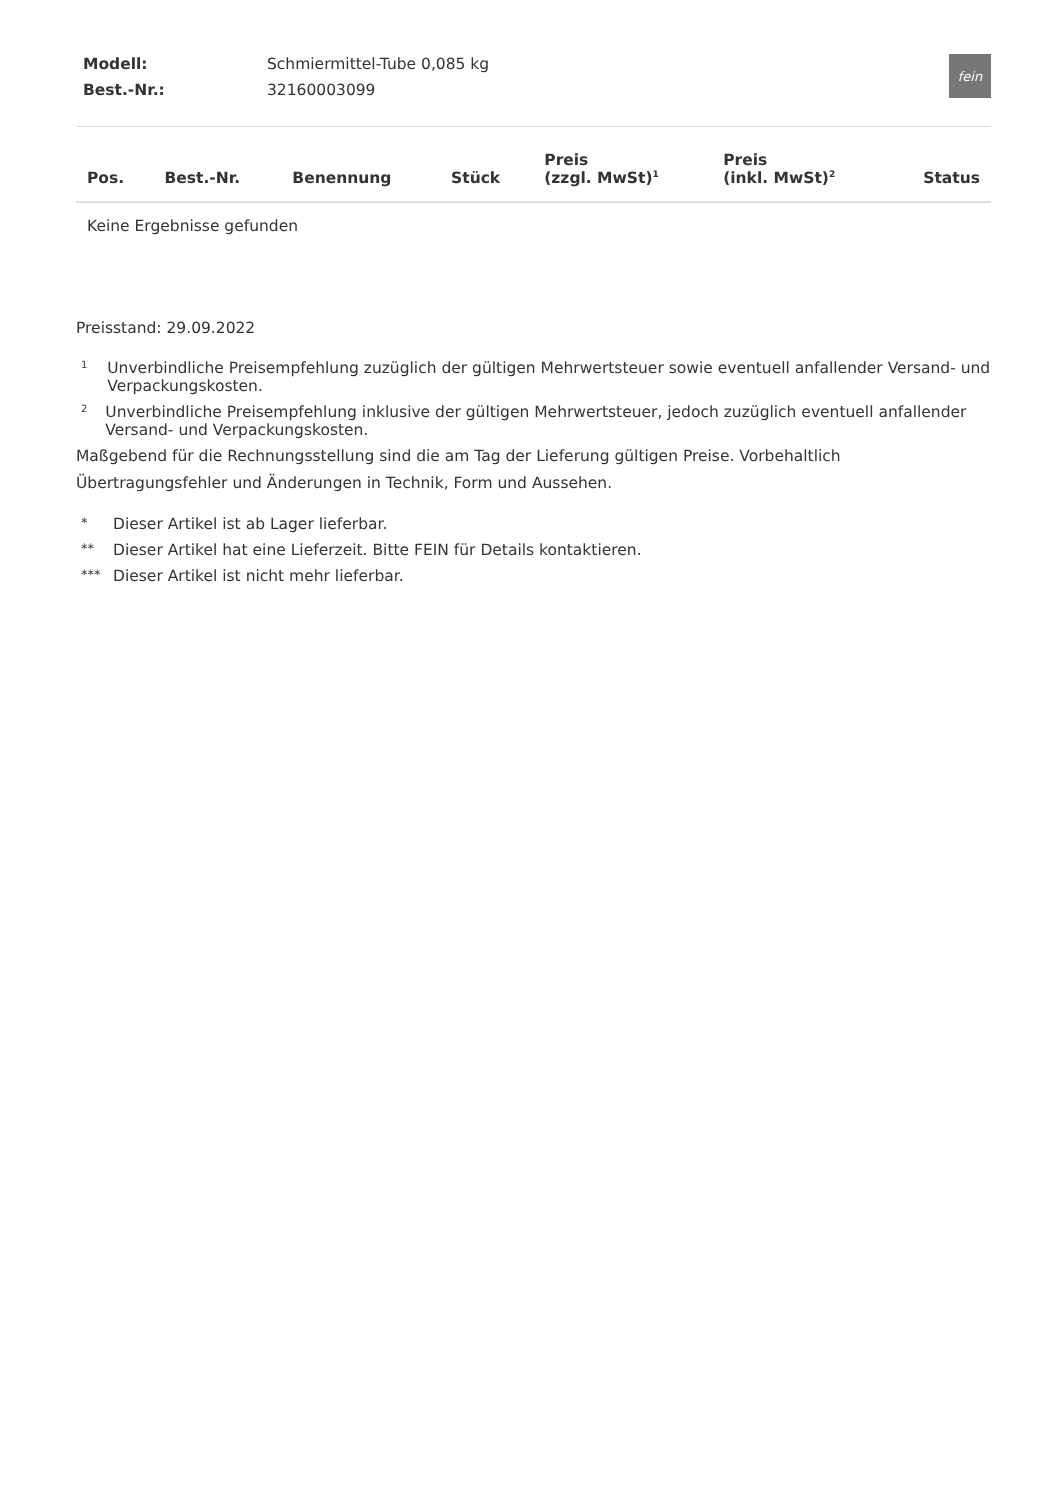| Modell: | Schmiermittel-Tube 0,085 kg |
| Best.-Nr.: | 32160003099 |
fein
| Pos. | Best.-Nr. | Benennung | Stück | Preis (zzgl. MwSt)<sup>1</sup> | Preis (inkl. MwSt)<sup>2</sup> | Status |
| --- | --- | --- | --- | --- | --- | --- |
| Keine Ergebnisse gefunden | | | | | | |
Preisstand: 29.09.2022
1 Unverbindliche Preisempfehlung zuzüglich der gültigen Mehrwertsteuer sowie eventuell anfallender Versand- und Verpackungskosten.
2 Unverbindliche Preisempfehlung inklusive der gültigen Mehrwertsteuer, jedoch zuzüglich eventuell anfallender Versand- und Verpackungskosten.
Maßgebend für die Rechnungsstellung sind die am Tag der Lieferung gültigen Preise. Vorbehaltlich Übertragungsfehler und Änderungen in Technik, Form und Aussehen.
* Dieser Artikel ist ab Lager lieferbar.
** Dieser Artikel hat eine Lieferzeit. Bitte FEIN für Details kontaktieren.
*** Dieser Artikel ist nicht mehr lieferbar.